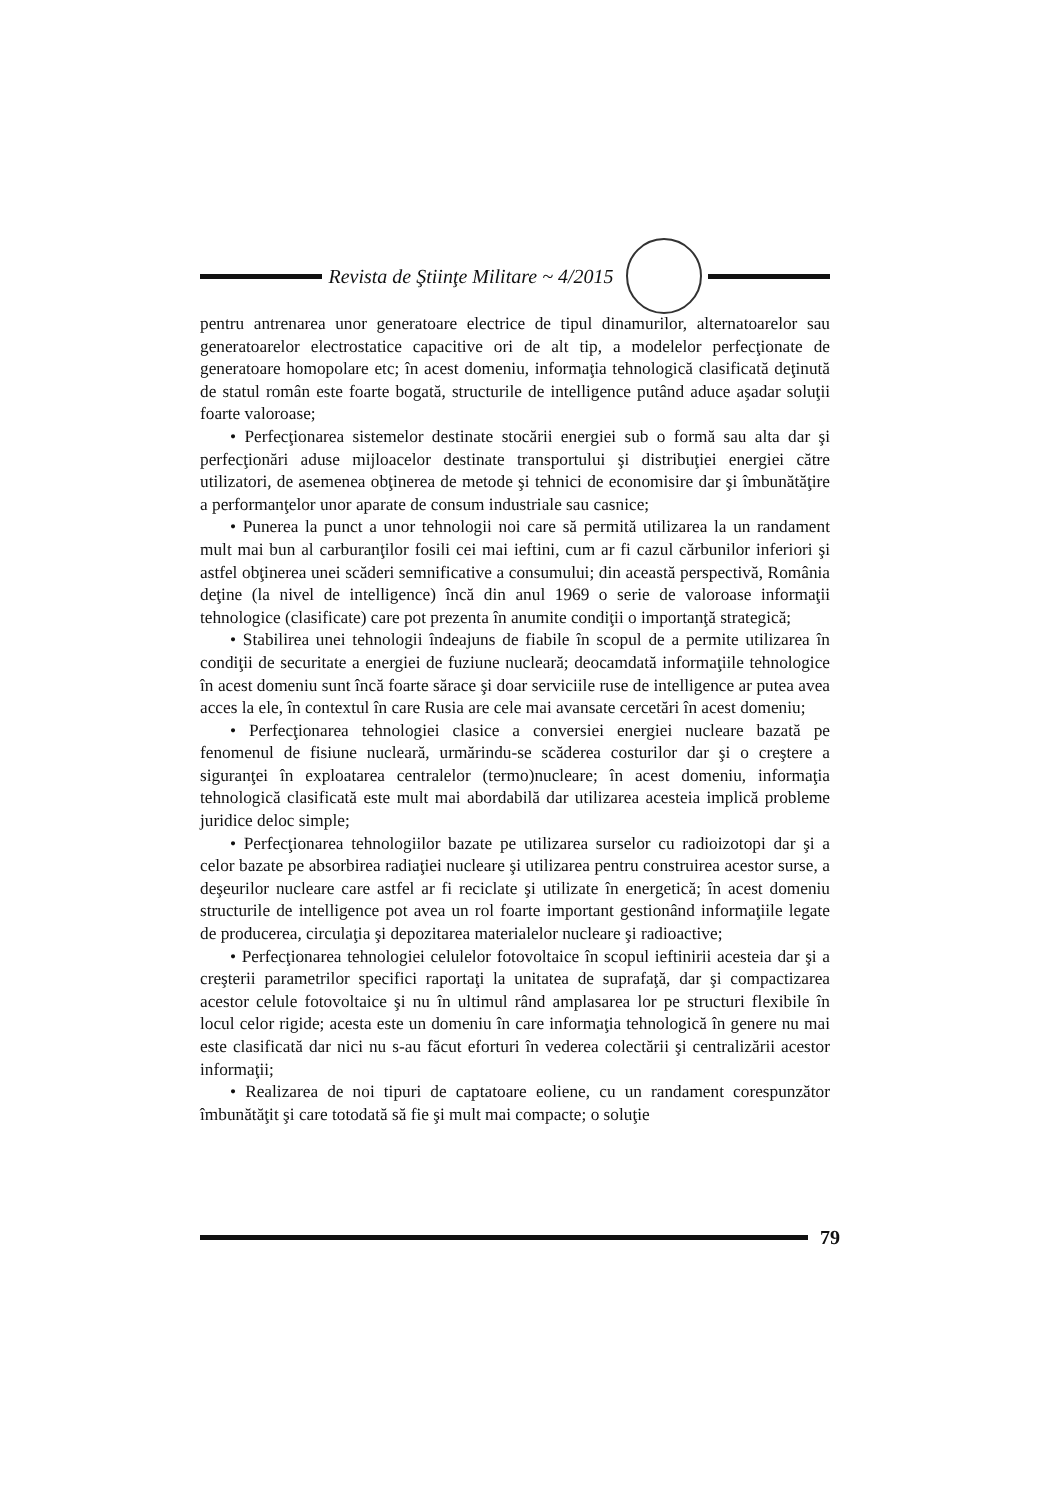Revista de Ştiinţe Militare ~ 4/2015
pentru antrenarea unor generatoare electrice de tipul dinamurilor, alternatoarelor sau generatoarelor electrostatice capacitive ori de alt tip, a modelelor perfecţionate de generatoare homopolare etc; în acest domeniu, informaţia tehnologică clasificată deţinută de statul român este foarte bogată, structurile de intelligence putând aduce aşadar soluţii foarte valoroase;
• Perfecţionarea sistemelor destinate stocării energiei sub o formă sau alta dar şi perfecţionări aduse mijloacelor destinate transportului şi distribuţiei energiei către utilizatori, de asemenea obţinerea de metode şi tehnici de economisire dar şi îmbunătăţire a performanţelor unor aparate de consum industriale sau casnice;
• Punerea la punct a unor tehnologii noi care să permită utilizarea la un randament mult mai bun al carburanţilor fosili cei mai ieftini, cum ar fi cazul cărbunilor inferiori şi astfel obţinerea unei scăderi semnificative a consumului; din această perspectivă, România deţine (la nivel de intelligence) încă din anul 1969 o serie de valoroase informaţii tehnologice (clasificate) care pot prezenta în anumite condiţii o importanţă strategică;
• Stabilirea unei tehnologii îndeajuns de fiabile în scopul de a permite utilizarea în condiţii de securitate a energiei de fuziune nucleară; deocamdată informaţiile tehnologice în acest domeniu sunt încă foarte sărace şi doar serviciile ruse de intelligence ar putea avea acces la ele, în contextul în care Rusia are cele mai avansate cercetări în acest domeniu;
• Perfecţionarea tehnologiei clasice a conversiei energiei nucleare bazată pe fenomenul de fisiune nucleară, urmărindu-se scăderea costurilor dar şi o creştere a siguranţei în exploatarea centralelor (termo)nucleare; în acest domeniu, informaţia tehnologică clasificată este mult mai abordabilă dar utilizarea acesteia implică probleme juridice deloc simple;
• Perfecţionarea tehnologiilor bazate pe utilizarea surselor cu radioizotopi dar şi a celor bazate pe absorbirea radiaţiei nucleare şi utilizarea pentru construirea acestor surse, a deşeurilor nucleare care astfel ar fi reciclate şi utilizate în energetică; în acest domeniu structurile de intelligence pot avea un rol foarte important gestionând informaţiile legate de producerea, circulaţia şi depozitarea materialelor nucleare şi radioactive;
• Perfecţionarea tehnologiei celulelor fotovoltaice în scopul ieftinirii acesteia dar şi a creşterii parametrilor specifici raportaţi la unitatea de suprafaţă, dar şi compactizarea acestor celule fotovoltaice şi nu în ultimul rând amplasarea lor pe structuri flexibile în locul celor rigide; acesta este un domeniu în care informaţia tehnologică în genere nu mai este clasificată dar nici nu s-au făcut eforturi în vederea colectării şi centralizării acestor informaţii;
• Realizarea de noi tipuri de captatoare eoliene, cu un randament corespunzător îmbunătăţit şi care totodată să fie şi mult mai compacte; o soluţie
79